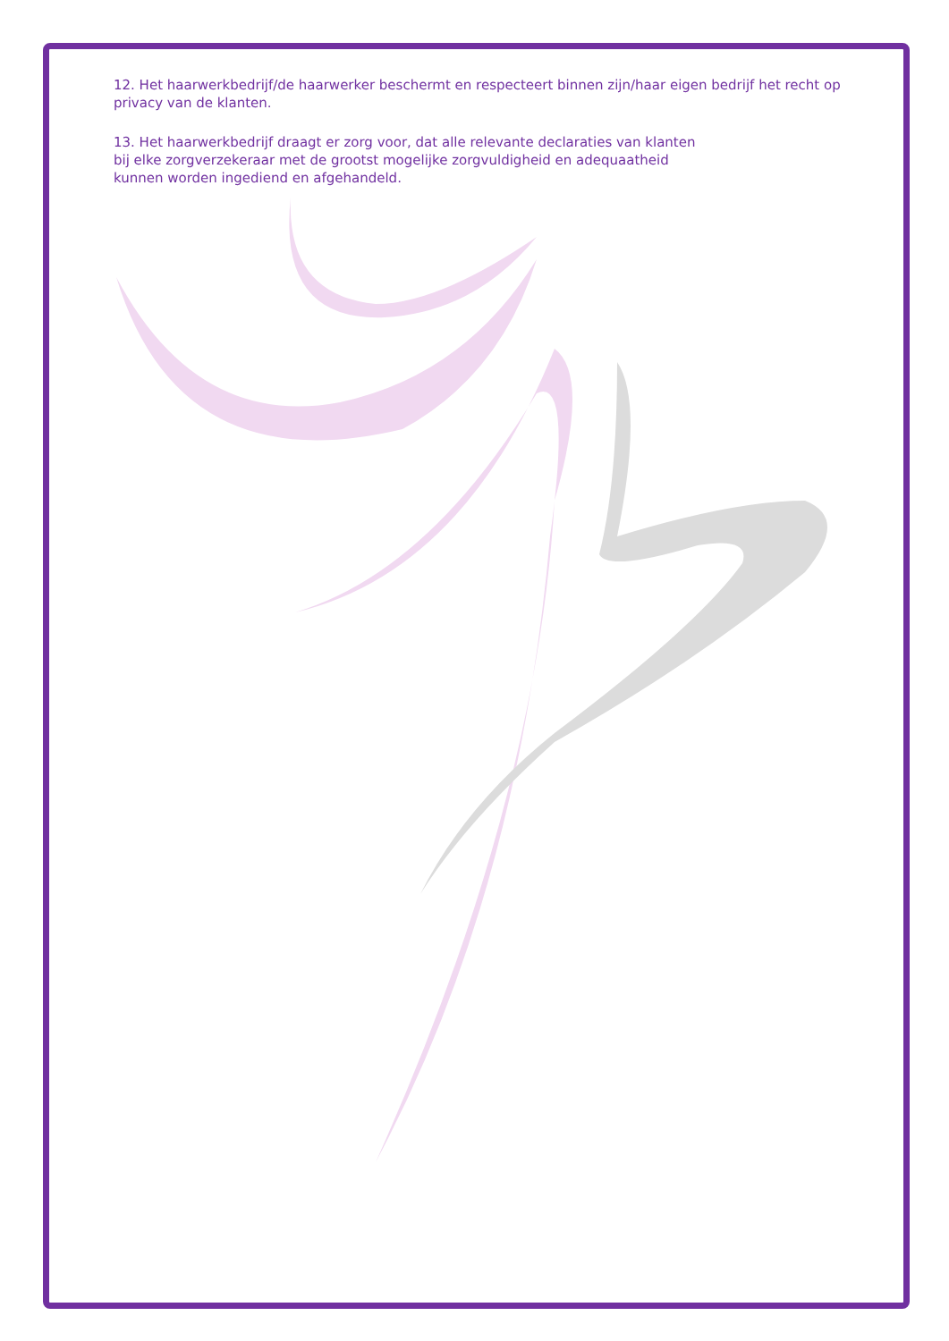12. Het haarwerkbedrijf/de haarwerker beschermt en respecteert binnen zijn/haar eigen bedrijf het recht op privacy van de klanten.
13. Het haarwerkbedrijf draagt er zorg voor, dat alle relevante declaraties van klanten
bij elke zorgverzekeraar met de grootst mogelijke zorgvuldigheid en adequaatheid
kunnen worden ingediend en afgehandeld.